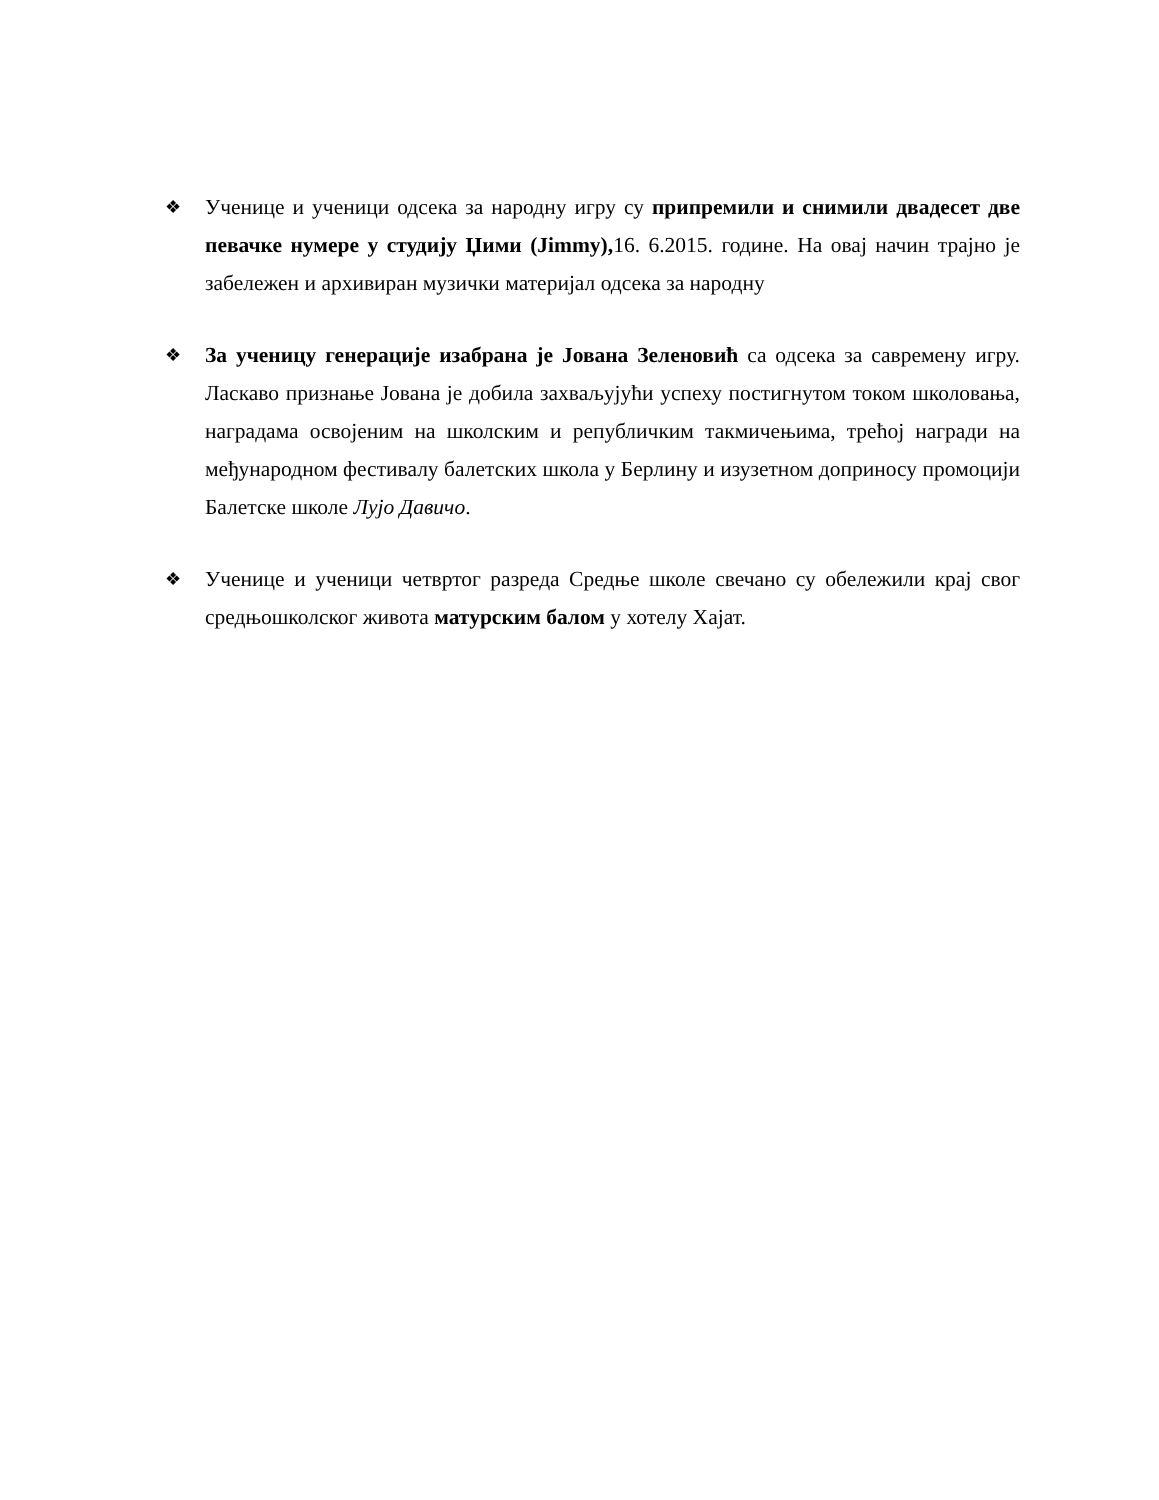❖
Ученице и ученици одсека за народну игру су припремили и снимили двадесет две певачке нумере у студију Џими (Jimmy), 16. 6.2015. године. На овај начин трајно је забележен и архивиран музички материјал одсека за народну
❖
За ученицу генерације изабрана је Јована Зеленовић са одсека за савремену игру. Ласкаво признање Јована је добила захваљујући успеху постигнутом током школовања, наградама освојеним на школским и републичким такмичењима, трећој награди на међународном фестивалу балетских школа у Берлину и изузетном доприносу промоцији Балетске школе Лујо Давичо.
❖
Ученице и ученици четвртог разреда Средње школе свечано су обележили крај свог средњошколског живота матурским балом у хотелу Хајат.